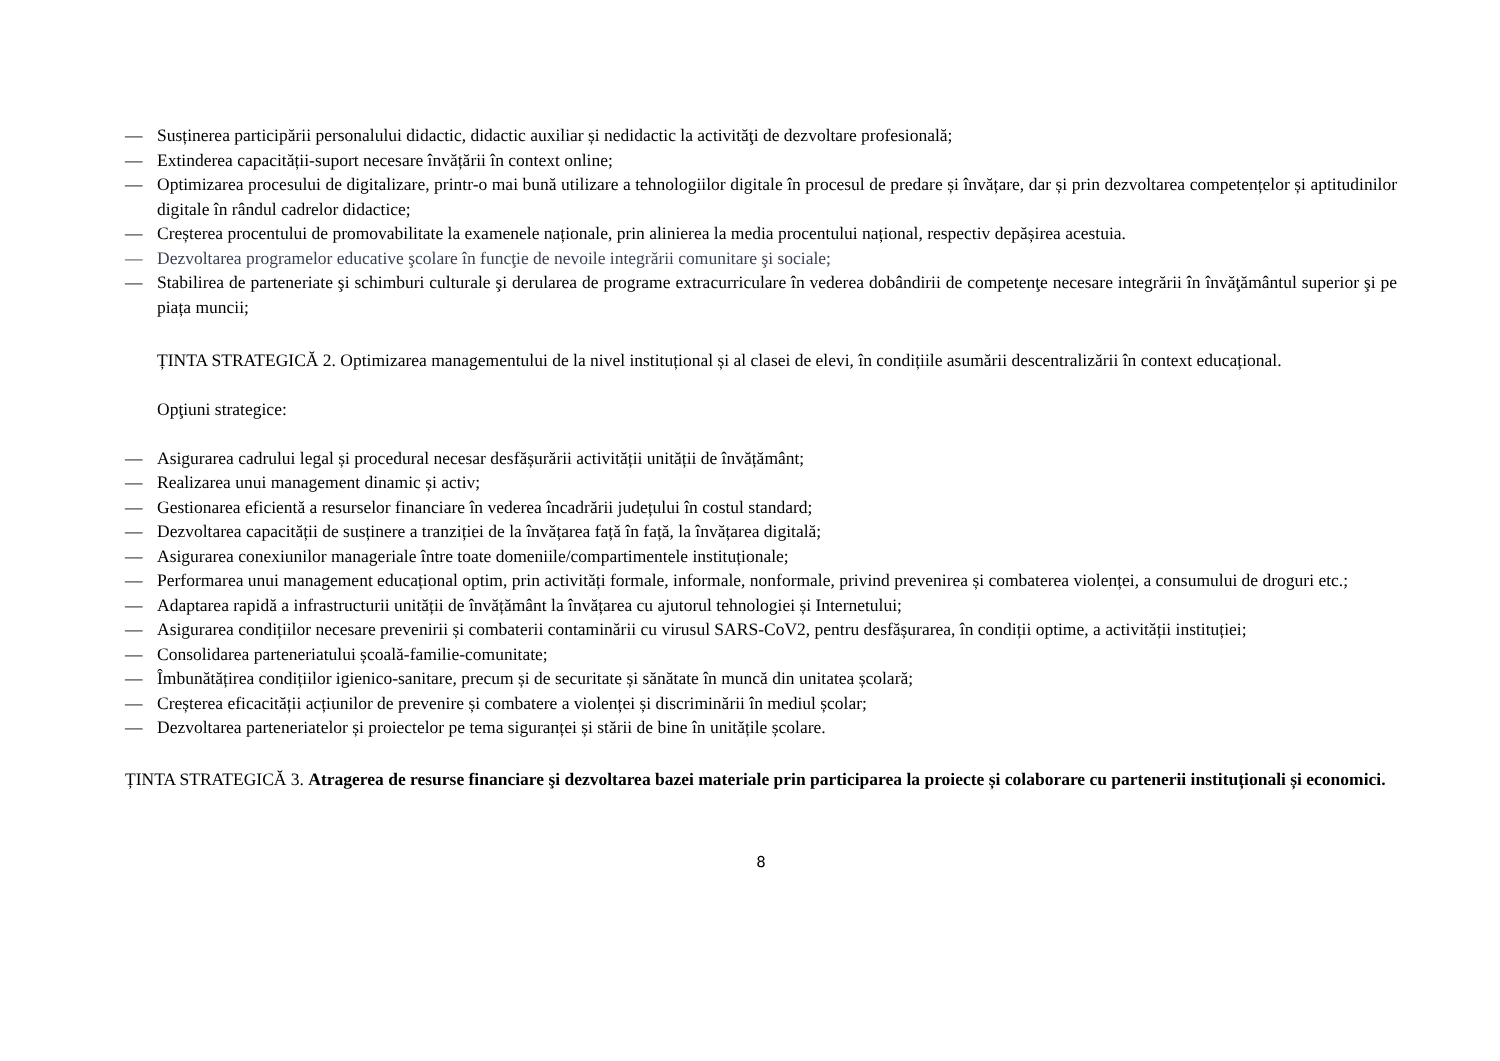— Susținerea participării personalului didactic, didactic auxiliar și nedidactic la activităţi de dezvoltare profesională;
— Extinderea capacității-suport necesare învățării în context online;
— Optimizarea procesului de digitalizare, printr-o mai bună utilizare a tehnologiilor digitale în procesul de predare și învățare, dar și prin dezvoltarea competențelor și aptitudinilor digitale în rândul cadrelor didactice;
— Creșterea procentului de promovabilitate la examenele naționale, prin alinierea la media procentului național, respectiv depășirea acestuia.
— Dezvoltarea programelor educative şcolare în funcţie de nevoile integrării comunitare şi sociale;
— Stabilirea de parteneriate şi schimburi culturale şi derularea de programe extracurriculare în vederea dobândirii de competenţe necesare integrării în învăţământul superior şi pe piața muncii;
ȚINTA STRATEGICĂ 2. Optimizarea managementului de la nivel instituțional și al clasei de elevi, în condițiile asumării descentralizării în context educațional.
Opţiuni strategice:
— Asigurarea cadrului legal și procedural necesar desfășurării activității unității de învățământ;
— Realizarea unui management dinamic și activ;
— Gestionarea eficientă a resurselor financiare în vederea încadrării județului în costul standard;
— Dezvoltarea capacității de susținere a tranziției de la învățarea față în față, la învățarea digitală;
— Asigurarea conexiunilor manageriale între toate domeniile/compartimentele instituționale;
— Performarea unui management educațional optim, prin activități formale, informale, nonformale, privind prevenirea și combaterea violenței, a consumului de droguri etc.;
— Adaptarea rapidă a infrastructurii unității de învățământ la învățarea cu ajutorul tehnologiei și Internetului;
— Asigurarea condițiilor necesare prevenirii și combaterii contaminării cu virusul SARS-CoV2, pentru desfășurarea, în condiții optime, a activității instituției;
— Consolidarea parteneriatului școală-familie-comunitate;
— Îmbunătățirea condițiilor igienico-sanitare, precum și de securitate și sănătate în muncă din unitatea școlară;
— Creșterea eficacității acțiunilor de prevenire și combatere a violenței și discriminării în mediul școlar;
— Dezvoltarea parteneriatelor și proiectelor pe tema siguranței și stării de bine în unitățile școlare.
ȚINTA STRATEGICĂ 3. Atragerea de resurse financiare şi dezvoltarea bazei materiale prin participarea la proiecte și colaborare cu partenerii instituționali și economici.
8